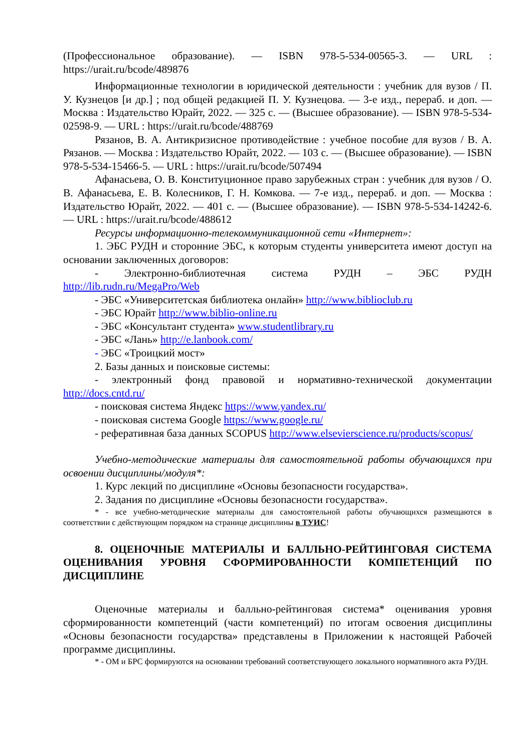(Профессиональное образование). — ISBN 978-5-534-00565-3. — URL : https://urait.ru/bcode/489876
Информационные технологии в юридической деятельности : учебник для вузов / П. У. Кузнецов [и др.] ; под общей редакцией П. У. Кузнецова. — 3-е изд., перераб. и доп. — Москва : Издательство Юрайт, 2022. — 325 с. — (Высшее образование). — ISBN 978-5-534-02598-9. — URL : https://urait.ru/bcode/488769
Рязанов, В. А. Антикризисное противодействие : учебное пособие для вузов / В. А. Рязанов. — Москва : Издательство Юрайт, 2022. — 103 с. — (Высшее образование). — ISBN 978-5-534-15466-5. — URL : https://urait.ru/bcode/507494
Афанасьева, О. В. Конституционное право зарубежных стран : учебник для вузов / О. В. Афанасьева, Е. В. Колесников, Г. Н. Комкова. — 7-е изд., перераб. и доп. — Москва : Издательство Юрайт, 2022. — 401 с. — (Высшее образование). — ISBN 978-5-534-14242-6. — URL : https://urait.ru/bcode/488612
Ресурсы информационно-телекоммуникационной сети «Интернет»:
1. ЭБС РУДН и сторонние ЭБС, к которым студенты университета имеют доступ на основании заключенных договоров:
- Электронно-библиотечная система РУДН – ЭБС РУДН http://lib.rudn.ru/MegaPro/Web
- ЭБС «Университетская библиотека онлайн» http://www.biblioclub.ru
- ЭБС Юрайт http://www.biblio-online.ru
- ЭБС «Консультант студента» www.studentlibrary.ru
- ЭБС «Лань» http://e.lanbook.com/
- ЭБС «Троицкий мост»
2. Базы данных и поисковые системы:
- электронный фонд правовой и нормативно-технической документации http://docs.cntd.ru/
- поисковая система Яндекс https://www.yandex.ru/
- поисковая система Google https://www.google.ru/
- реферативная база данных SCOPUS http://www.elsevierscience.ru/products/scopus/
Учебно-методические материалы для самостоятельной работы обучающихся при освоении дисциплины/модуля*:
1. Курс лекций по дисциплине «Основы безопасности государства».
2. Задания по дисциплине «Основы безопасности государства».
* - все учебно-методические материалы для самостоятельной работы обучающихся размещаются в соответствии с действующим порядком на странице дисциплины в ТУИС!
8. ОЦЕНОЧНЫЕ МАТЕРИАЛЫ И БАЛЛЬНО-РЕЙТИНГОВАЯ СИСТЕМА ОЦЕНИВАНИЯ УРОВНЯ СФОРМИРОВАННОСТИ КОМПЕТЕНЦИЙ ПО ДИСЦИПЛИНЕ
Оценочные материалы и балльно-рейтинговая система* оценивания уровня сформированности компетенций (части компетенций) по итогам освоения дисциплины «Основы безопасности государства» представлены в Приложении к настоящей Рабочей программе дисциплины.
* - ОМ и БРС формируются на основании требований соответствующего локального нормативного акта РУДН.